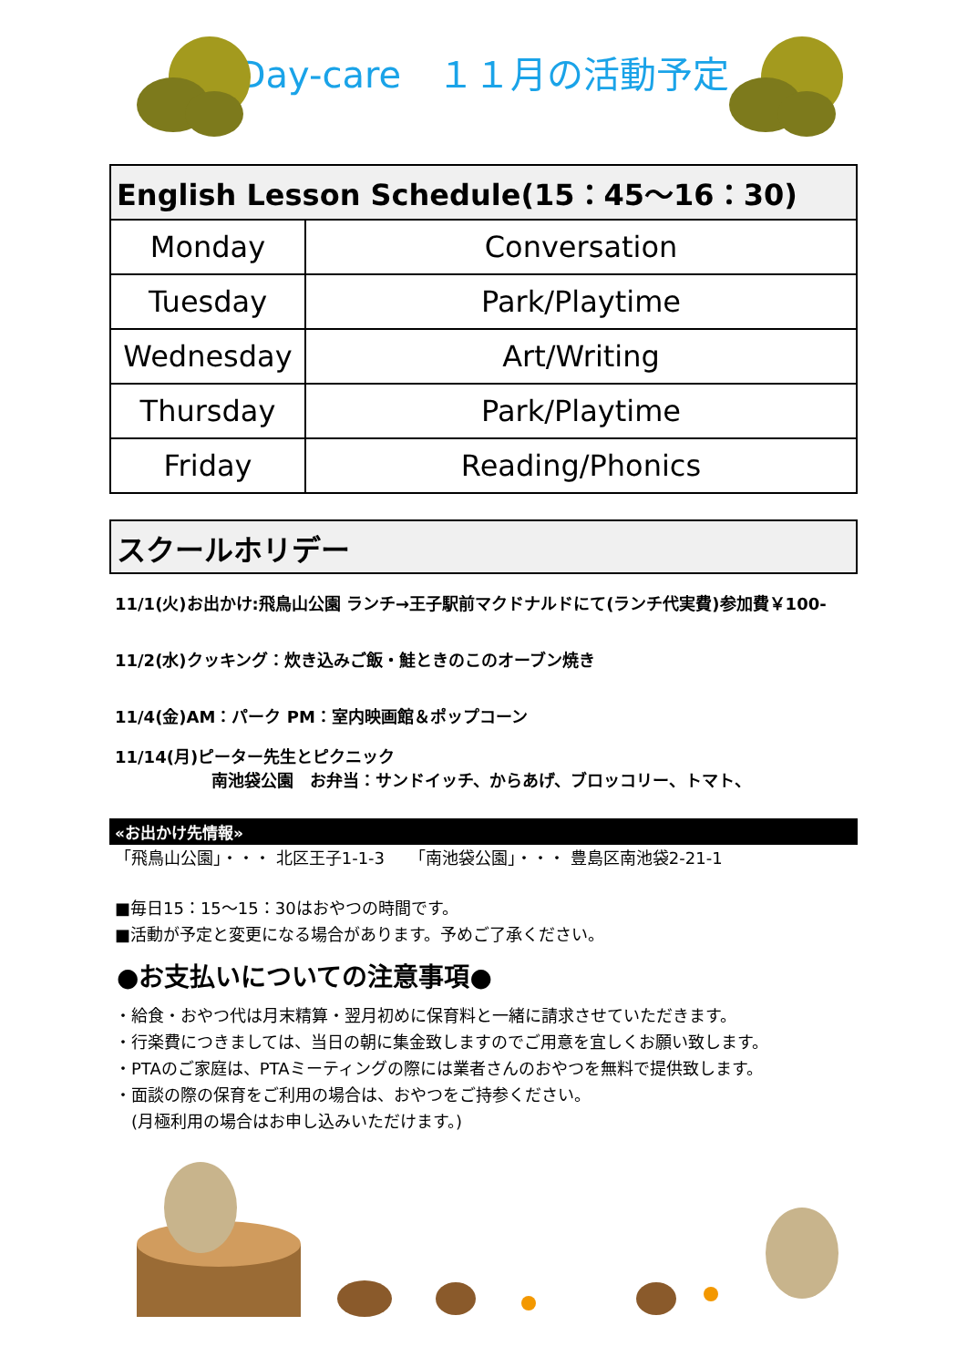Day-care　１１月の活動予定
| English Lesson Schedule(15：45～16：30) | |
| --- | --- |
| Monday | Conversation |
| Tuesday | Park/Playtime |
| Wednesday | Art/Writing |
| Thursday | Park/Playtime |
| Friday | Reading/Phonics |
スクールホリデー
11/1(火)お出かけ:飛鳥山公園 ランチ→王子駅前マクドナルドにて(ランチ代実費)参加費￥100-
11/2(水)クッキング：炊き込みご飯・鮭ときのこのオーブン焼き
11/4(金)AM：パーク PM：室内映画館＆ポップコーン
11/14(月)ピーター先生とピクニック
南池袋公園　お弁当：サンドイッチ、からあげ、ブロッコリー、トマト、
«お出かけ先情報»
「飛鳥山公園」・・・ 北区王子1-1-3　　「南池袋公園」・・・ 豊島区南池袋2-21-1
■毎日15：15～15：30はおやつの時間です。
■活動が予定と変更になる場合があります。予めご了承ください。
●お支払いについての注意事項●
・給食・おやつ代は月末精算・翌月初めに保育料と一緒に請求させていただきます。
・行楽費につきましては、当日の朝に集金致しますのでご用意を宜しくお願い致します。
・PTAのご家庭は、PTAミーティングの際には業者さんのおやつを無料で提供致します。
・面談の際の保育をご利用の場合は、おやつをご持参ください。
　(月極利用の場合はお申し込みいただけます。)